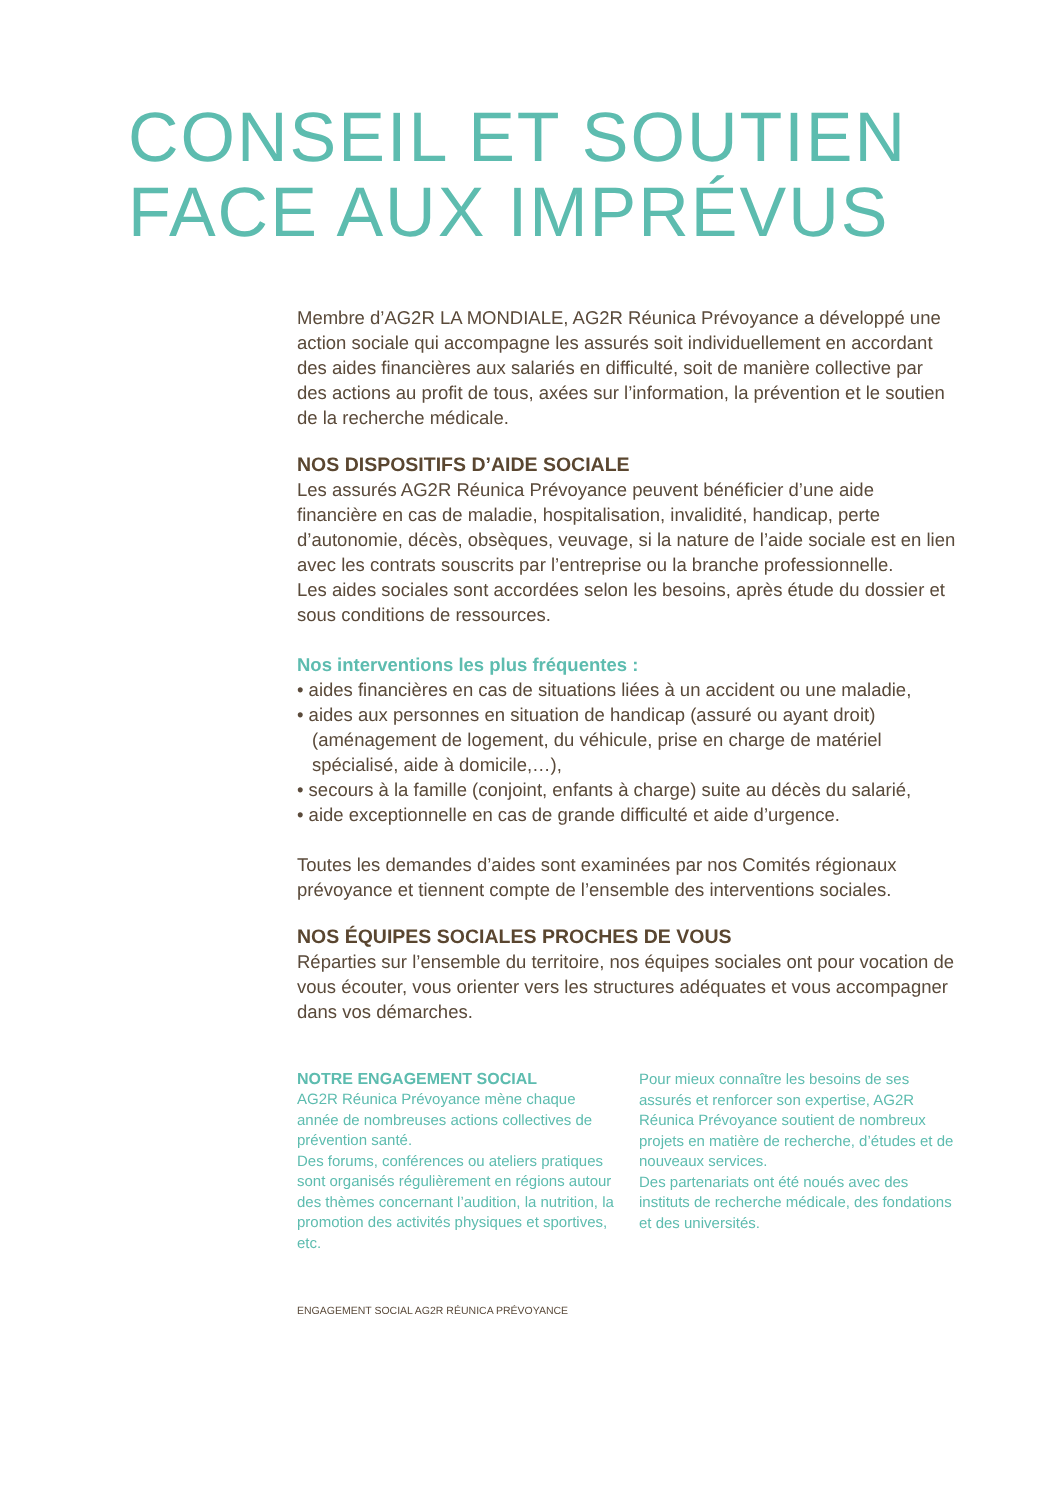CONSEIL ET SOUTIEN
FACE AUX IMPRÉVUS
Membre d’AG2R LA MONDIALE, AG2R Réunica Prévoyance a développé une action sociale qui accompagne les assurés soit individuellement en accordant des aides financières aux salariés en difficulté, soit de manière collective par des actions au profit de tous, axées sur l’information, la prévention et le soutien de la recherche médicale.
NOS DISPOSITIFS D’AIDE SOCIALE
Les assurés AG2R Réunica Prévoyance peuvent bénéficier d’une aide financière en cas de maladie, hospitalisation, invalidité, handicap, perte d’autonomie, décès, obsèques, veuvage, si la nature de l’aide sociale est en lien avec les contrats souscrits par l’entreprise ou la branche professionnelle.
Les aides sociales sont accordées selon les besoins, après étude du dossier et sous conditions de ressources.
Nos interventions les plus fréquentes :
• aides financières en cas de situations liées à un accident ou une maladie,
• aides aux personnes en situation de handicap (assuré ou ayant droit) (aménagement de logement, du véhicule, prise en charge de matériel spécialisé, aide à domicile,…),
• secours à la famille (conjoint, enfants à charge) suite au décès du salarié,
• aide exceptionnelle en cas de grande difficulté et aide d’urgence.
Toutes les demandes d’aides sont examinées par nos Comités régionaux prévoyance et tiennent compte de l’ensemble des interventions sociales.
NOS ÉQUIPES SOCIALES PROCHES DE VOUS
Réparties sur l’ensemble du territoire, nos équipes sociales ont pour vocation de vous écouter, vous orienter vers les structures adéquates et vous accompagner dans vos démarches.
NOTRE ENGAGEMENT SOCIAL
AG2R Réunica Prévoyance mène chaque année de nombreuses actions collectives de prévention santé.
Des forums, conférences ou ateliers pratiques sont organisés régulièrement en régions autour des thèmes concernant l’audition, la nutrition, la promotion des activités physiques et sportives, etc.
Pour mieux connaître les besoins de ses assurés et renforcer son expertise, AG2R Réunica Prévoyance soutient de nombreux projets en matière de recherche, d’études et de nouveaux services.
Des partenariats ont été noués avec des instituts de recherche médicale, des fondations et des universités.
ENGAGEMENT SOCIAL AG2R RÉUNICA PRÉVOYANCE